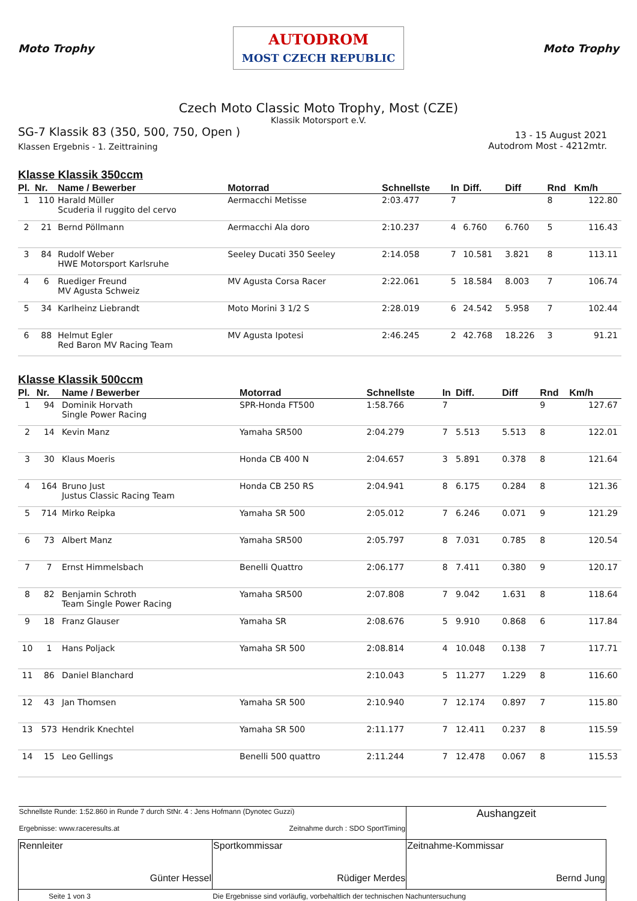Moto Trophy
AUTODROM
MOST CZECH REPUBLIC
Moto Trophy
Czech Moto Classic Moto Trophy, Most (CZE)
Klassik Motorsport e.V.
SG-7 Klassik 83 (350, 500, 750, Open )
Klassen Ergebnis - 1. Zeittraining
13 - 15 August 2021
Autodrom Most - 4212mtr.
Klasse Klassik 350ccm
| Pl. | Nr. | Name / Bewerber | Motorrad | Schnellste | In | Diff. | Diff | Rnd | Km/h |
| --- | --- | --- | --- | --- | --- | --- | --- | --- | --- |
| 1 | 110 | Harald Müller Scuderia il ruggito del cervo | Aermacchi Metisse | 2:03.477 | 7 | | | 8 | 122.80 |
| 2 | 21 | Bernd Pöllmann | Aermacchi Ala doro | 2:10.237 | 4 | 6.760 | 6.760 | 5 | 116.43 |
| 3 | 84 | Rudolf Weber HWE Motorsport Karlsruhe | Seeley Ducati 350 Seeley | 2:14.058 | 7 | 10.581 | 3.821 | 8 | 113.11 |
| 4 | 6 | Ruediger Freund MV Agusta Schweiz | MV Agusta Corsa Racer | 2:22.061 | 5 | 18.584 | 8.003 | 7 | 106.74 |
| 5 | 34 | Karlheinz Liebrandt | Moto Morini 3 1/2 S | 2:28.019 | 6 | 24.542 | 5.958 | 7 | 102.44 |
| 6 | 88 | Helmut Egler Red Baron MV Racing Team | MV Agusta Ipotesi | 2:46.245 | 2 | 42.768 | 18.226 | 3 | 91.21 |
Klasse Klassik 500ccm
| Pl. | Nr. | Name / Bewerber | Motorrad | Schnellste | In | Diff. | Diff | Rnd | Km/h |
| --- | --- | --- | --- | --- | --- | --- | --- | --- | --- |
| 1 | 94 | Dominik Horvath Single Power Racing | SPR-Honda FT500 | 1:58.766 | 7 | | | 9 | 127.67 |
| 2 | 14 | Kevin Manz | Yamaha SR500 | 2:04.279 | 7 | 5.513 | 5.513 | 8 | 122.01 |
| 3 | 30 | Klaus Moeris | Honda CB 400 N | 2:04.657 | 3 | 5.891 | 0.378 | 8 | 121.64 |
| 4 | 164 | Bruno Just Justus Classic Racing Team | Honda CB 250 RS | 2:04.941 | 8 | 6.175 | 0.284 | 8 | 121.36 |
| 5 | 714 | Mirko Reipka | Yamaha SR 500 | 2:05.012 | 7 | 6.246 | 0.071 | 9 | 121.29 |
| 6 | 73 | Albert Manz | Yamaha SR500 | 2:05.797 | 8 | 7.031 | 0.785 | 8 | 120.54 |
| 7 | 7 | Ernst Himmelsbach | Benelli Quattro | 2:06.177 | 8 | 7.411 | 0.380 | 9 | 120.17 |
| 8 | 82 | Benjamin Schroth Team Single Power Racing | Yamaha SR500 | 2:07.808 | 7 | 9.042 | 1.631 | 8 | 118.64 |
| 9 | 18 | Franz Glauser | Yamaha SR | 2:08.676 | 5 | 9.910 | 0.868 | 6 | 117.84 |
| 10 | 1 | Hans Poljack | Yamaha SR 500 | 2:08.814 | 4 | 10.048 | 0.138 | 7 | 117.71 |
| 11 | 86 | Daniel Blanchard | | 2:10.043 | 5 | 11.277 | 1.229 | 8 | 116.60 |
| 12 | 43 | Jan Thomsen | Yamaha SR 500 | 2:10.940 | 7 | 12.174 | 0.897 | 7 | 115.80 |
| 13 | 573 | Hendrik Knechtel | Yamaha SR 500 | 2:11.177 | 7 | 12.411 | 0.237 | 8 | 115.59 |
| 14 | 15 | Leo Gellings | Benelli 500 quattro | 2:11.244 | 7 | 12.478 | 0.067 | 8 | 115.53 |
| Schnellste Runde: 1:52.860 in Runde 7 durch StNr. 4 : Jens Hofmann (Dynotec Guzzi) Ergebnisse: www.raceresults.at Zeitnahme durch : SDO SportTiming | | Aushangzeit |
| Rennleiter Günter Hessel | Sportkommissar Rüdiger Merdes | Zeitnahme-Kommissar Bernd Jung |
| Seite 1 von 3 Die Ergebnisse sind vorläufig, vorbehaltlich der technischen Nachuntersuchung | | |